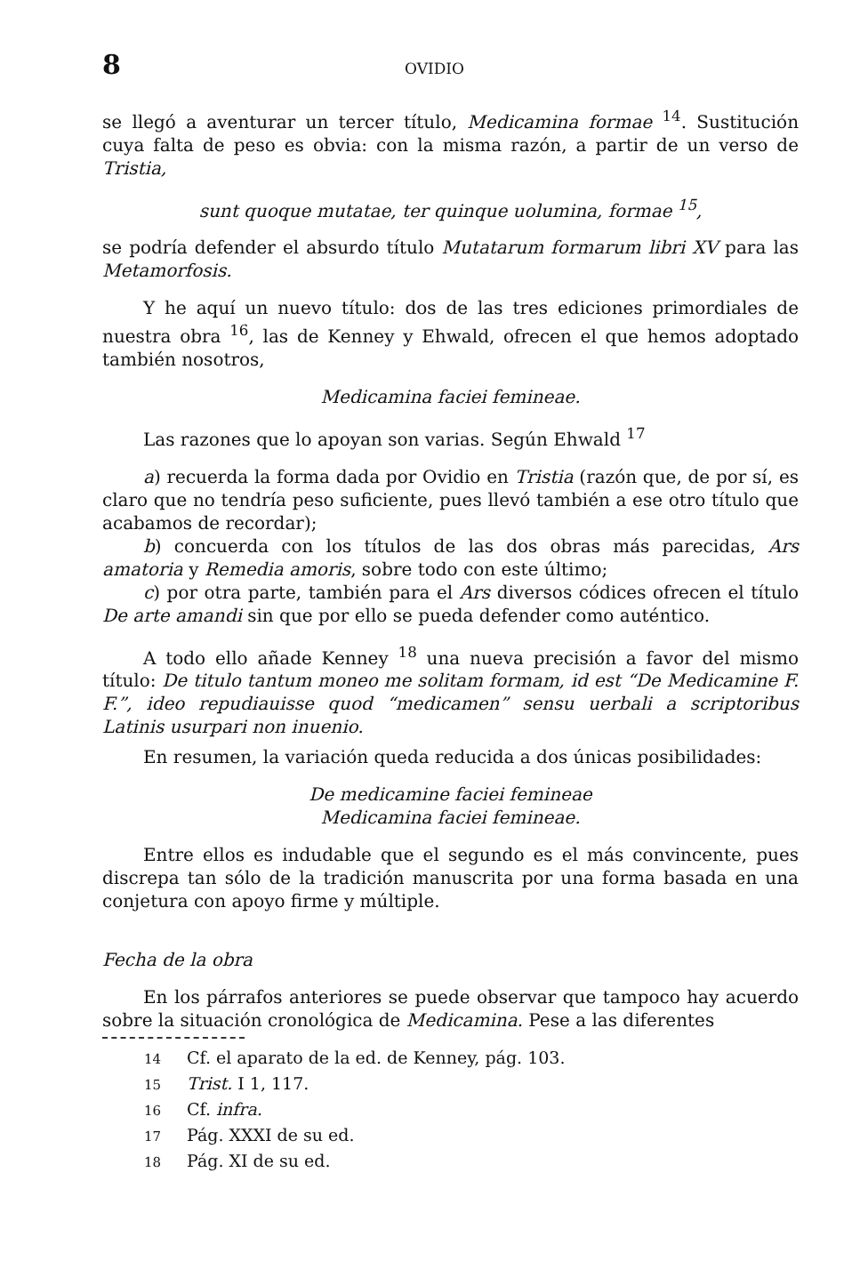8
OVIDIO
se llegó a aventurar un tercer título, Medicamina formae <sup>14</sup>. Sustitución cuya falta de peso es obvia: con la misma razón, a partir de un verso de Tristia,
sunt quoque mutatae, ter quinque uolumina, formae <sup>15</sup>,
se podría defender el absurdo título Mutatarum formarum libri XV para las Metamorfosis.
Y he aquí un nuevo título: dos de las tres ediciones primordiales de nuestra obra <sup>16</sup>, las de Kenney y Ehwald, ofrecen el que hemos adoptado también nosotros,
Medicamina faciei femineae.
Las razones que lo apoyan son varias. Según Ehwald <sup>17</sup>
a) recuerda la forma dada por Ovidio en Tristia (razón que, de por sí, es claro que no tendría peso suficiente, pues llevó también a ese otro título que acabamos de recordar);
b) concuerda con los títulos de las dos obras más parecidas, Ars amatoria y Remedia amoris, sobre todo con este último;
c) por otra parte, también para el Ars diversos códices ofrecen el título De arte amandi sin que por ello se pueda defender como auténtico.
A todo ello añade Kenney <sup>18</sup> una nueva precisión a favor del mismo título: De titulo tantum moneo me solitam formam, id est “De Medicamine F. F.”, ideo repudiauisse quod “medicamen” sensu uerbali a scriptoribus Latinis usurpari non inuenio.
En resumen, la variación queda reducida a dos únicas posibilidades:
De medicamine faciei femineae
Medicamina faciei femineae.
Entre ellos es indudable que el segundo es el más convincente, pues discrepa tan sólo de la tradición manuscrita por una forma basada en una conjetura con apoyo firme y múltiple.
Fecha de la obra
En los párrafos anteriores se puede observar que tampoco hay acuerdo sobre la situación cronológica de Medicamina. Pese a las diferentes
14 Cf. el aparato de la ed. de Kenney, pág. 103.
15 Trist. I 1, 117.
16 Cf. infra.
17 Pág. XXXI de su ed.
18 Pág. XI de su ed.